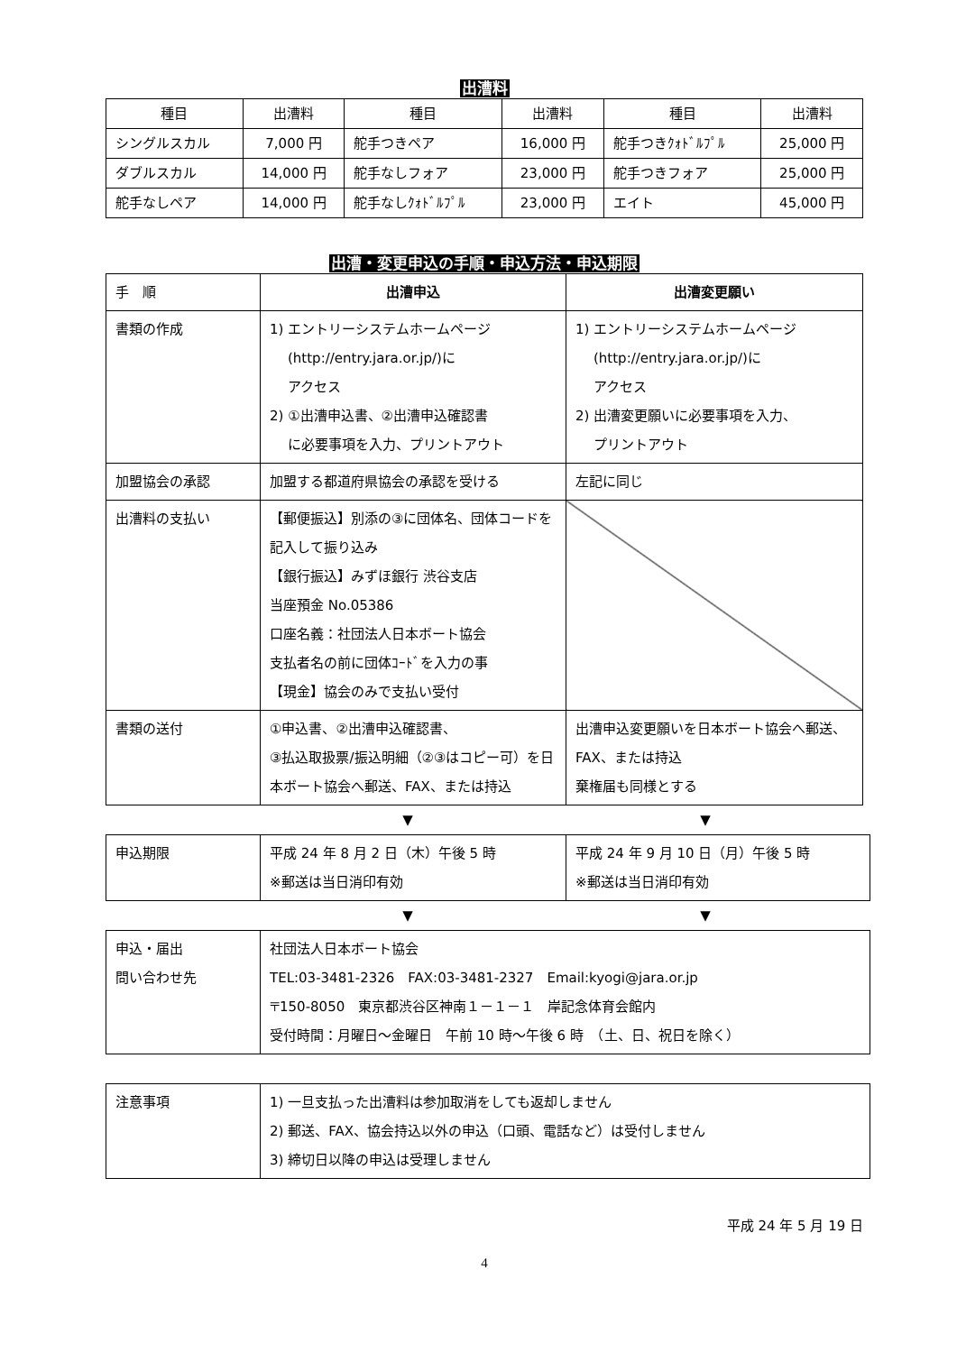出漕料
| 種目 | 出漕料 | 種目 | 出漕料 | 種目 | 出漕料 |
| --- | --- | --- | --- | --- | --- |
| シングルスカル | 7,000 円 | 舵手つきペア | 16,000 円 | 舵手つきｸｫﾄﾞﾙﾌﾟﾙ | 25,000 円 |
| ダブルスカル | 14,000 円 | 舵手なしフォア | 23,000 円 | 舵手つきフォア | 25,000 円 |
| 舵手なしペア | 14,000 円 | 舵手なしｸｫﾄﾞﾙﾌﾟﾙ | 23,000 円 | エイト | 45,000 円 |
出漕・変更申込の手順・申込方法・申込期限
| 手 順 | 出漕申込 | 出漕変更願い |
| 書類の作成 | 1) エントリーシステムホームページ (http://entry.jara.or.jp/)に アクセス 2) ①出漕申込書、②出漕申込確認書 に必要事項を入力、プリントアウト | 1) エントリーシステムホームページ (http://entry.jara.or.jp/)に アクセス 2) 出漕変更願いに必要事項を入力、 プリントアウト |
| 加盟協会の承認 | 加盟する都道府県協会の承認を受ける | 左記に同じ |
| 出漕料の支払い | 【郵便振込】別添の③に団体名、団体コードを記入して振り込み 【銀行振込】みずほ銀行 渋谷支店 当座預金 No.05386 口座名義：社団法人日本ボート協会 支払者名の前に団体ｺｰﾄﾞを入力の事 【現金】協会のみで支払い受付 | |
| 書類の送付 | ①申込書、②出漕申込確認書、 ③払込取扱票/振込明細（②③はコピー可）を日本ボート協会へ郵送、FAX、または持込 | 出漕申込変更願いを日本ボート協会へ郵送、FAX、または持込 棄権届も同様とする |
▼ ▼
| 申込期限 | 平成 24 年 8 月 2 日（木）午後 5 時 ※郵送は当日消印有効 | 平成 24 年 9 月 10 日（月）午後 5 時 ※郵送は当日消印有効 |
▼ ▼
| 申込・届出 問い合わせ先 | 社団法人日本ボート協会 TEL:03-3481-2326 FAX:03-3481-2327 Email:kyogi@jara.or.jp 〒150-8050 東京都渋谷区神南１－１－１ 岸記念体育会館内 受付時間：月曜日～金曜日 午前 10 時～午後 6 時 （土、日、祝日を除く） |
| 注意事項 | 1) 一旦支払った出漕料は参加取消をしても返却しません 2) 郵送、FAX、協会持込以外の申込（口頭、電話など）は受付しません 3) 締切日以降の申込は受理しません |
平成 24 年 5 月 19 日
4